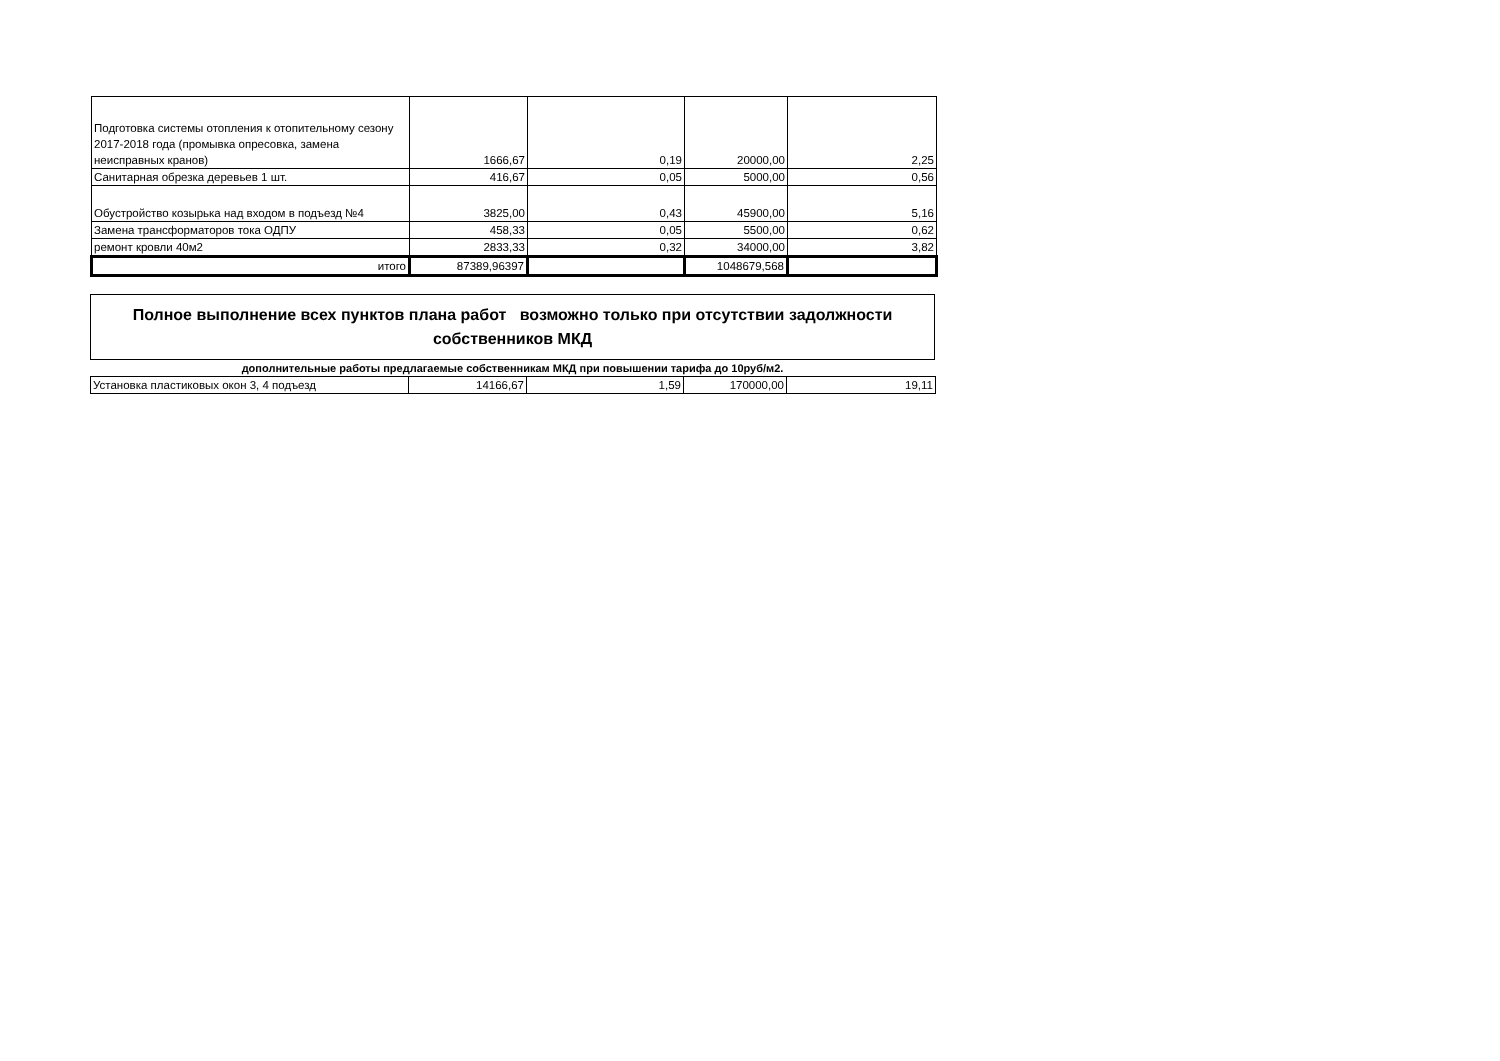| Подготовка системы отопления к отопительному сезону 2017-2018 года (промывка опресовка, замена неисправных кранов) | 1666,67 | 0,19 | 20000,00 | 2,25 |
| Санитарная обрезка деревьев 1 шт. | 416,67 | 0,05 | 5000,00 | 0,56 |
| Обустройство козырька над входом в подъезд №4 | 3825,00 | 0,43 | 45900,00 | 5,16 |
| Замена трансформаторов тока ОДПУ | 458,33 | 0,05 | 5500,00 | 0,62 |
| ремонт кровли 40м2 | 2833,33 | 0,32 | 34000,00 | 3,82 |
| итого | 87389,96397 | | 1048679,568 | |
Полное выполнение всех пунктов плана работ возможно только при отсутствии задолжности собственников МКД
дополнительные работы предлагаемые собственникам МКД при повышении тарифа до 10руб/м2.
| Установка пластиковых окон 3, 4 подъезд | 14166,67 | 1,59 | 170000,00 | 19,11 |